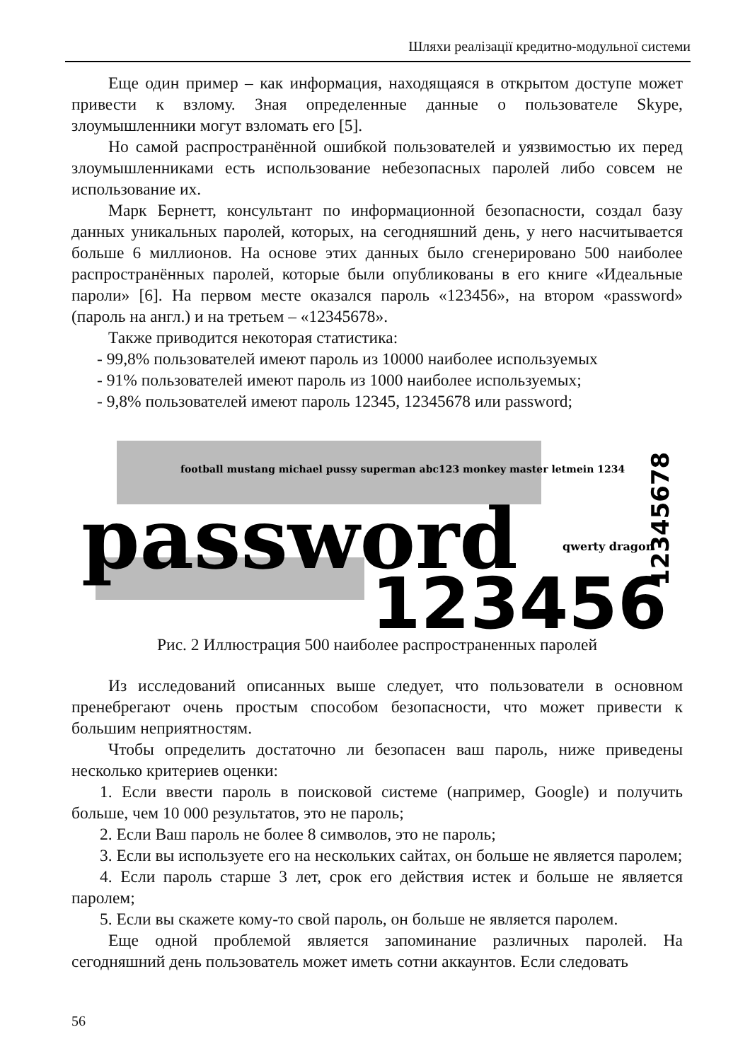Шляхи реалізації кредитно-модульної системи
Еще один пример – как информация, находящаяся в открытом доступе может привести к взлому. Зная определенные данные о пользователе Skype, злоумышленники могут взломать его [5].
Но самой распространённой ошибкой пользователей и уязвимостью их перед злоумышленниками есть использование небезопасных паролей либо совсем не использование их.
Марк Бернетт, консультант по информационной безопасности, создал базу данных уникальных паролей, которых, на сегодняшний день, у него насчитывается больше 6 миллионов. На основе этих данных было сгенерировано 500 наиболее распространённых паролей, которые были опубликованы в его книге «Идеальные пароли» [6]. На первом месте оказался пароль «123456», на втором «password» (пароль на англ.) и на третьем – «12345678».
Также приводится некоторая статистика:
- 99,8% пользователей имеют пароль из 10000 наиболее используемых
- 91% пользователей имеют пароль из 1000 наиболее используемых;
- 9,8% пользователей имеют пароль 12345, 12345678 или password;
football mustang michael pussy superman abc123 monkey master letmein 1234
password
123456
qwerty dragon
12345678
Рис. 2 Иллюстрация 500 наиболее распространенных паролей
Из исследований описанных выше следует, что пользователи в основном пренебрегают очень простым способом безопасности, что может привести к большим неприятностям.
Чтобы определить достаточно ли безопасен ваш пароль, ниже приведены несколько критериев оценки:
1. Если ввести пароль в поисковой системе (например, Google) и получить больше, чем 10 000 результатов, это не пароль;
2. Если Ваш пароль не более 8 символов, это не пароль;
3. Если вы используете его на нескольких сайтах, он больше не является паролем;
4. Если пароль старше 3 лет, срок его действия истек и больше не является паролем;
5. Если вы скажете кому-то свой пароль, он больше не является паролем.
Еще одной проблемой является запоминание различных паролей. На сегодняшний день пользователь может иметь сотни аккаунтов. Если следовать
56